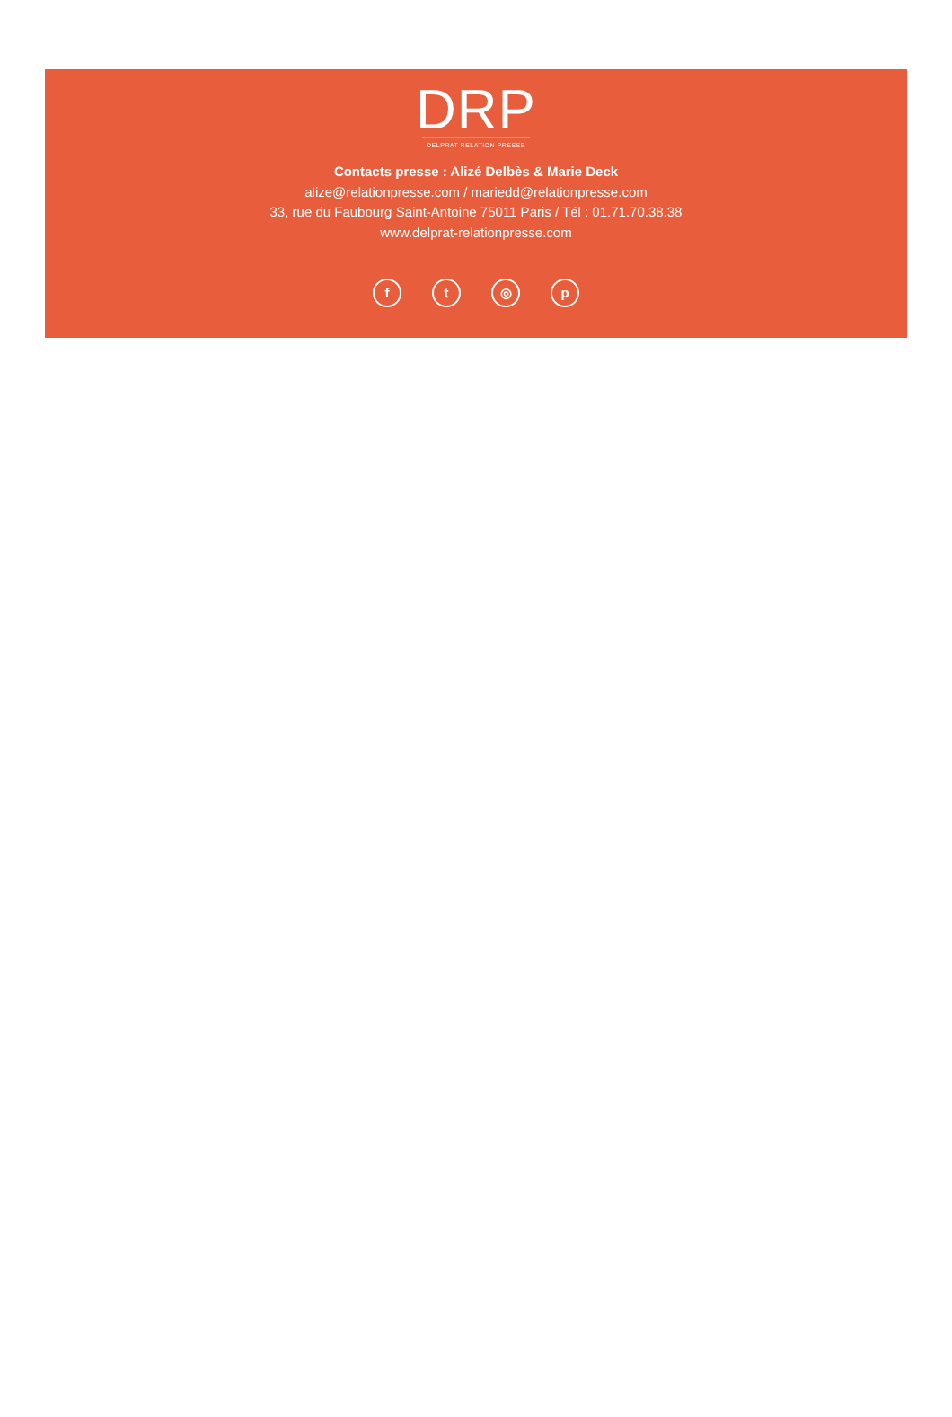DRP
DELPRAT RELATION PRESSE
Contacts presse : Alizé Delbès & Marie Deck
alize@relationpresse.com / mariedd@relationpresse.com
33, rue du Faubourg Saint-Antoine 75011 Paris / Tél : 01.71.70.38.38
www.delprat-relationpresse.com
ft ◎ p